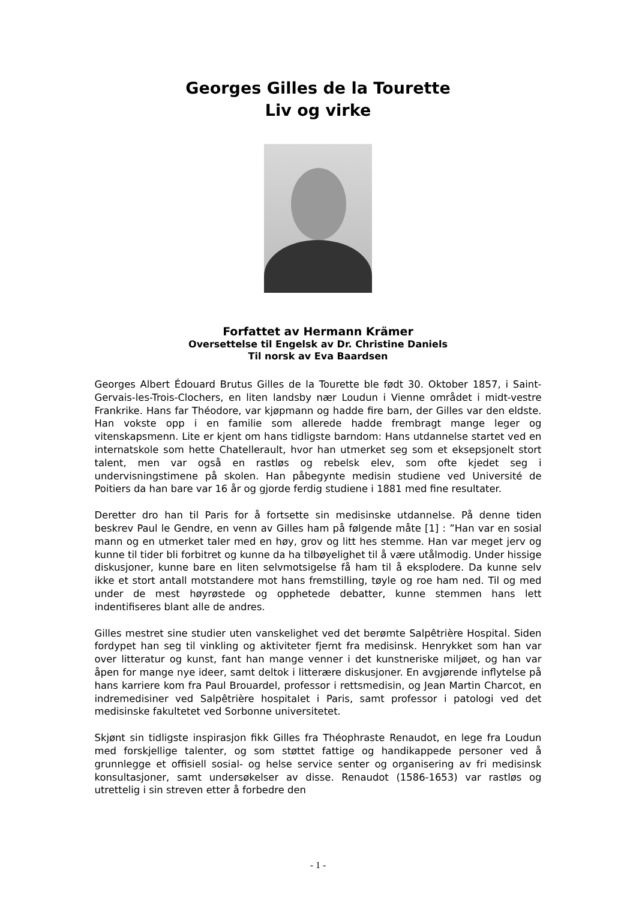Georges Gilles de la Tourette
Liv og virke
Forfattet av Hermann Krämer
Oversettelse til Engelsk av Dr. Christine Daniels
Til norsk av Eva Baardsen
Georges Albert Édouard Brutus Gilles de la Tourette ble født 30. Oktober 1857, i Saint-Gervais-les-Trois-Clochers, en liten landsby nær Loudun i Vienne området i midt-vestre Frankrike. Hans far Théodore, var kjøpmann og hadde fire barn, der Gilles var den eldste. Han vokste opp i en familie som allerede hadde frembragt mange leger og vitenskapsmenn. Lite er kjent om hans tidligste barndom: Hans utdannelse startet ved en internatskole som hette Chatellerault, hvor han utmerket seg som et eksepsjonelt stort talent, men var også en rastløs og rebelsk elev, som ofte kjedet seg i undervisningstimene på skolen. Han påbegynte medisin studiene ved Université de Poitiers da han bare var 16 år og gjorde ferdig studiene i 1881 med fine resultater.
Deretter dro han til Paris for å fortsette sin medisinske utdannelse. På denne tiden beskrev Paul le Gendre, en venn av Gilles ham på følgende måte [1] : ”Han var en sosial mann og en utmerket taler med en høy, grov og litt hes stemme. Han var meget jerv og kunne til tider bli forbitret og kunne da ha tilbøyelighet til å være utålmodig. Under hissige diskusjoner, kunne bare en liten selvmotsigelse få ham til å eksplodere. Da kunne selv ikke et stort antall motstandere mot hans fremstilling, tøyle og roe ham ned. Til og med under de mest høyrøstede og opphetede debatter, kunne stemmen hans lett indentifiseres blant alle de andres.
Gilles mestret sine studier uten vanskelighet ved det berømte Salpêtrière Hospital. Siden fordypet han seg til vinkling og aktiviteter fjernt fra medisinsk. Henrykket som han var over litteratur og kunst, fant han mange venner i det kunstneriske miljøet, og han var åpen for mange nye ideer, samt deltok i litterære diskusjoner. En avgjørende inflytelse på hans karriere kom fra Paul Brouardel, professor i rettsmedisin, og Jean Martin Charcot, en indremedisiner ved Salpêtrière hospitalet i Paris, samt professor i patologi ved det medisinske fakultetet ved Sorbonne universitetet.
Skjønt sin tidligste inspirasjon fikk Gilles fra Théophraste Renaudot, en lege fra Loudun med forskjellige talenter, og som støttet fattige og handikappede personer ved å grunnlegge et offisiell sosial- og helse service senter og organisering av fri medisinsk konsultasjoner, samt undersøkelser av disse. Renaudot (1586-1653) var rastløs og utrettelig i sin streven etter å forbedre den
- 1 -